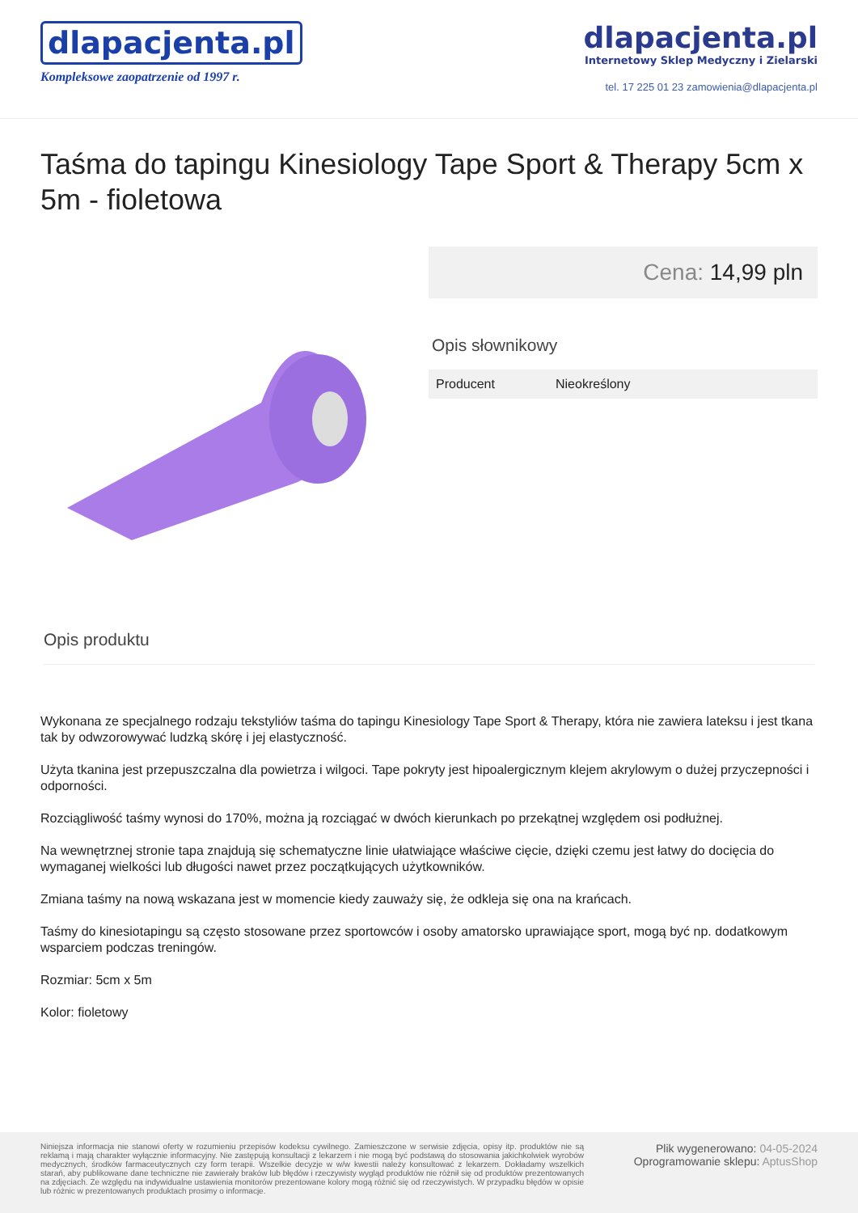dlapacjenta.pl
Kompleksowe zaopatrzenie od 1997 r.
dlapacjenta.pl
Internetowy Sklep Medyczny i Zielarski
tel. 17 225 01 23 zamowienia@dlapacjenta.pl
Taśma do tapingu Kinesiology Tape Sport & Therapy 5cm x 5m - fioletowa
Cena: 14,99 pln
Opis słownikowy
| Producent | Nieokreślony |
Opis produktu
Wykonana ze specjalnego rodzaju tekstyliów taśma do tapingu Kinesiology Tape Sport & Therapy, która nie zawiera lateksu i jest tkana tak by odwzorowywać ludzką skórę i jej elastyczność.
Użyta tkanina jest przepuszczalna dla powietrza i wilgoci. Tape pokryty jest hipoalergicznym klejem akrylowym o dużej przyczepności i odporności.
Rozciągliwość taśmy wynosi do 170%, można ją rozciągać w dwóch kierunkach po przekątnej względem osi podłużnej.
Na wewnętrznej stronie tapa znajdują się schematyczne linie ułatwiające właściwe cięcie, dzięki czemu jest łatwy do docięcia do wymaganej wielkości lub długości nawet przez początkujących użytkowników.
Zmiana taśmy na nową wskazana jest w momencie kiedy zauważy się, że odkleja się ona na krańcach.
Taśmy do kinesiotapingu są często stosowane przez sportowców i osoby amatorsko uprawiające sport, mogą być np. dodatkowym wsparciem podczas treningów.
Rozmiar: 5cm x 5m
Kolor: fioletowy
Niniejsza informacja nie stanowi oferty w rozumieniu przepisów kodeksu cywilnego. Zamieszczone w serwisie zdjęcia, opisy itp. produktów nie są reklamą i mają charakter wyłącznie informacyjny. Nie zastępują konsultacji z lekarzem i nie mogą być podstawą do stosowania jakichkolwiek wyrobów medycznych, środków farmaceutycznych czy form terapii. Wszelkie decyzje w w/w kwestii należy konsultować z lekarzem. Dokładamy wszelkich starań, aby publikowane dane techniczne nie zawierały braków lub błędów i rzeczywisty wygląd produktów nie różnił się od produktów prezentowanych na zdjęciach. Ze względu na indywidualne ustawienia monitorów prezentowane kolory mogą różnić się od rzeczywistych. W przypadku błędów w opisie lub różnic w prezentowanych produktach prosimy o informacje.
Plik wygenerowano: 04-05-2024
Oprogramowanie sklepu: AptusShop